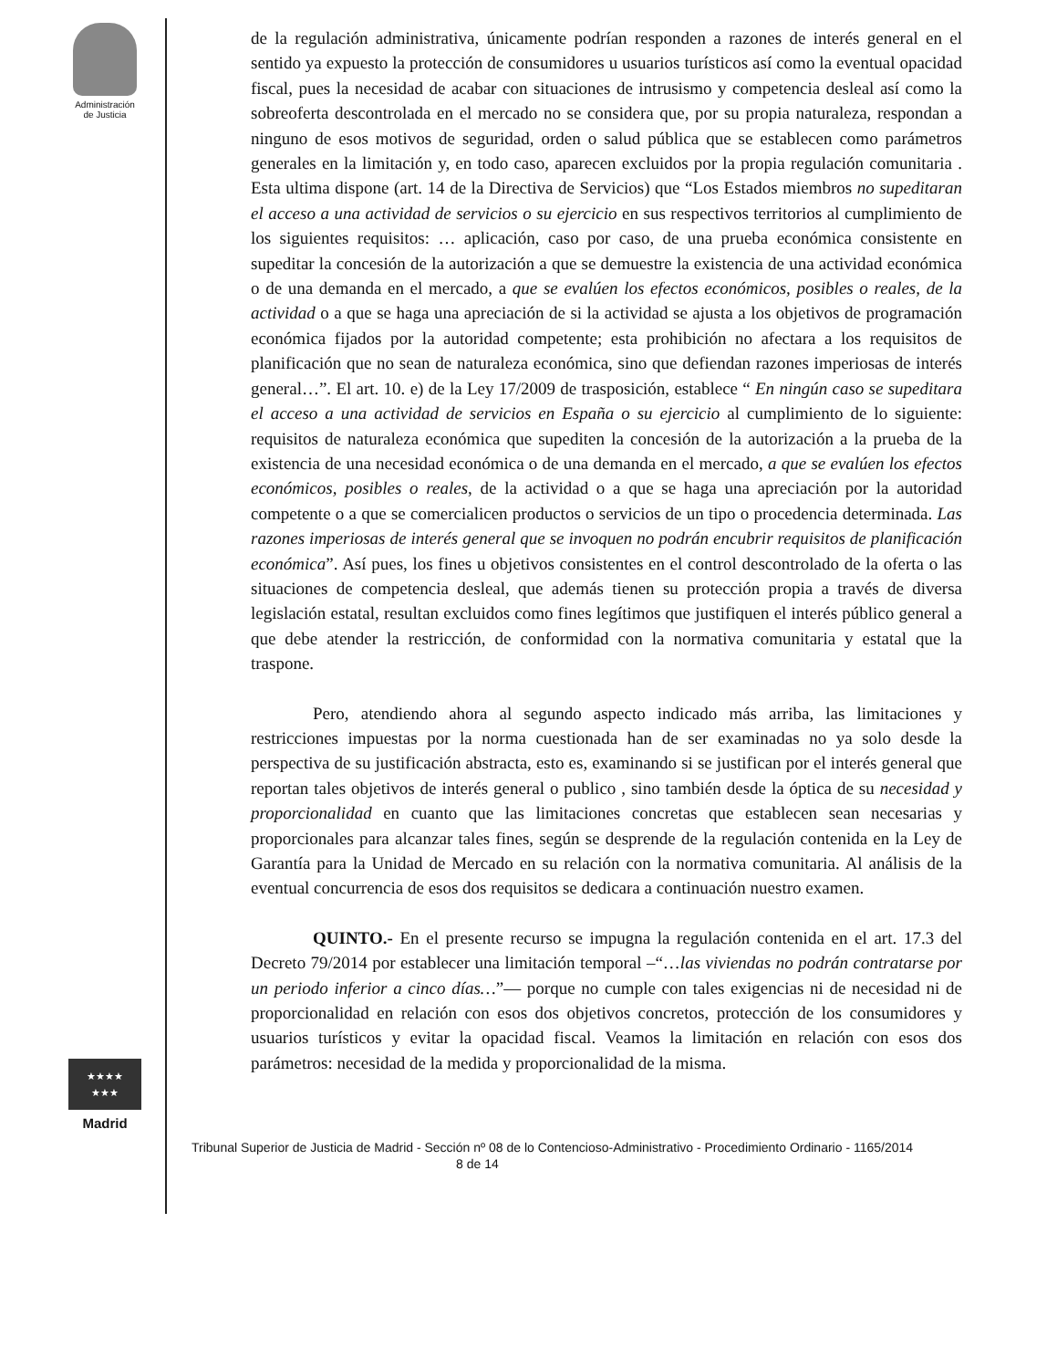Administración
de Justicia
★★★★
★★★
Madrid
de la regulación administrativa, únicamente podrían responden a razones de interés general en el sentido ya expuesto la protección de consumidores u usuarios turísticos así como la eventual opacidad fiscal, pues la necesidad de acabar con situaciones de intrusismo y competencia desleal así como la sobreoferta descontrolada en el mercado no se considera que, por su propia naturaleza, respondan a ninguno de esos motivos de seguridad, orden o salud pública que se establecen como parámetros generales en la limitación y, en todo caso, aparecen excluidos por la propia regulación comunitaria . Esta ultima dispone (art. 14 de la Directiva de Servicios) que “Los Estados miembros no supeditaran el acceso a una actividad de servicios o su ejercicio en sus respectivos territorios al cumplimiento de los siguientes requisitos: … aplicación, caso por caso, de una prueba económica consistente en supeditar la concesión de la autorización a que se demuestre la existencia de una actividad económica o de una demanda en el mercado, a que se evalúen los efectos económicos, posibles o reales, de la actividad o a que se haga una apreciación de si la actividad se ajusta a los objetivos de programación económica fijados por la autoridad competente; esta prohibición no afectara a los requisitos de planificación que no sean de naturaleza económica, sino que defiendan razones imperiosas de interés general…”. El art. 10. e) de la Ley 17/2009 de trasposición, establece “ En ningún caso se supeditara el acceso a una actividad de servicios en España o su ejercicio al cumplimiento de lo siguiente: requisitos de naturaleza económica que supediten la concesión de la autorización a la prueba de la existencia de una necesidad económica o de una demanda en el mercado, a que se evalúen los efectos económicos, posibles o reales, de la actividad o a que se haga una apreciación por la autoridad competente o a que se comercialicen productos o servicios de un tipo o procedencia determinada. Las razones imperiosas de interés general que se invoquen no podrán encubrir requisitos de planificación económica”. Así pues, los fines u objetivos consistentes en el control descontrolado de la oferta o las situaciones de competencia desleal, que además tienen su protección propia a través de diversa legislación estatal, resultan excluidos como fines legítimos que justifiquen el interés público general a que debe atender la restricción, de conformidad con la normativa comunitaria y estatal que la traspone.
Pero, atendiendo ahora al segundo aspecto indicado más arriba, las limitaciones y restricciones impuestas por la norma cuestionada han de ser examinadas no ya solo desde la perspectiva de su justificación abstracta, esto es, examinando si se justifican por el interés general que reportan tales objetivos de interés general o publico , sino también desde la óptica de su necesidad y proporcionalidad en cuanto que las limitaciones concretas que establecen sean necesarias y proporcionales para alcanzar tales fines, según se desprende de la regulación contenida en la Ley de Garantía para la Unidad de Mercado en su relación con la normativa comunitaria. Al análisis de la eventual concurrencia de esos dos requisitos se dedicara a continuación nuestro examen.
QUINTO.- En el presente recurso se impugna la regulación contenida en el art. 17.3 del Decreto 79/2014 por establecer una limitación temporal –“…las viviendas no podrán contratarse por un periodo inferior a cinco días…”— porque no cumple con tales exigencias ni de necesidad ni de proporcionalidad en relación con esos dos objetivos concretos, protección de los consumidores y usuarios turísticos y evitar la opacidad fiscal. Veamos la limitación en relación con esos dos parámetros: necesidad de la medida y proporcionalidad de la misma.
Tribunal Superior de Justicia de Madrid - Sección nº 08 de lo Contencioso-Administrativo - Procedimiento Ordinario - 1165/2014 8 de 14